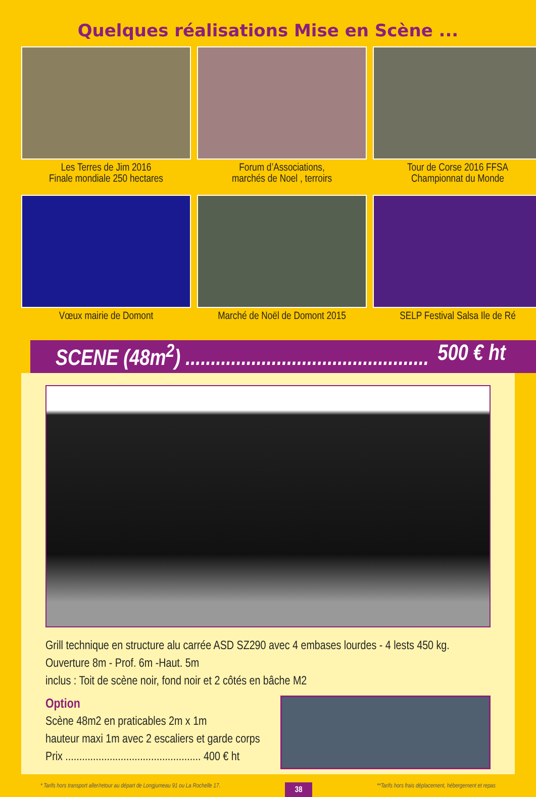Quelques réalisations Mise en Scène ...
Les Terres de Jim 2016
Finale mondiale 250 hectares
Forum d’Associations,
marchés de Noel , terroirs
Tour de Corse 2016 FFSA
Championnat du Monde
Vœux mairie de Domont
Marché de Noël de Domont 2015
SELP Festival Salsa Ile de Ré
SCENE (48m<sup>2</sup>) ................................................ 500 € ht
Grill technique en structure alu carrée ASD SZ290 avec 4 embases lourdes - 4 lests 450 kg.
Ouverture 8m - Prof. 6m -Haut. 5m
inclus : Toit de scène noir, fond noir et 2 côtés en bâche M2
Option
Scène 48m2 en praticables 2m x 1m
hauteur maxi 1m avec 2 escaliers et garde corps
Prix ................................................. 400 € ht
* Tarifs hors transport aller/retour au départ de Longjumeau 91 ou La Rochelle 17. 38 **Tarifs hors frais déplacement, hébergement et repas